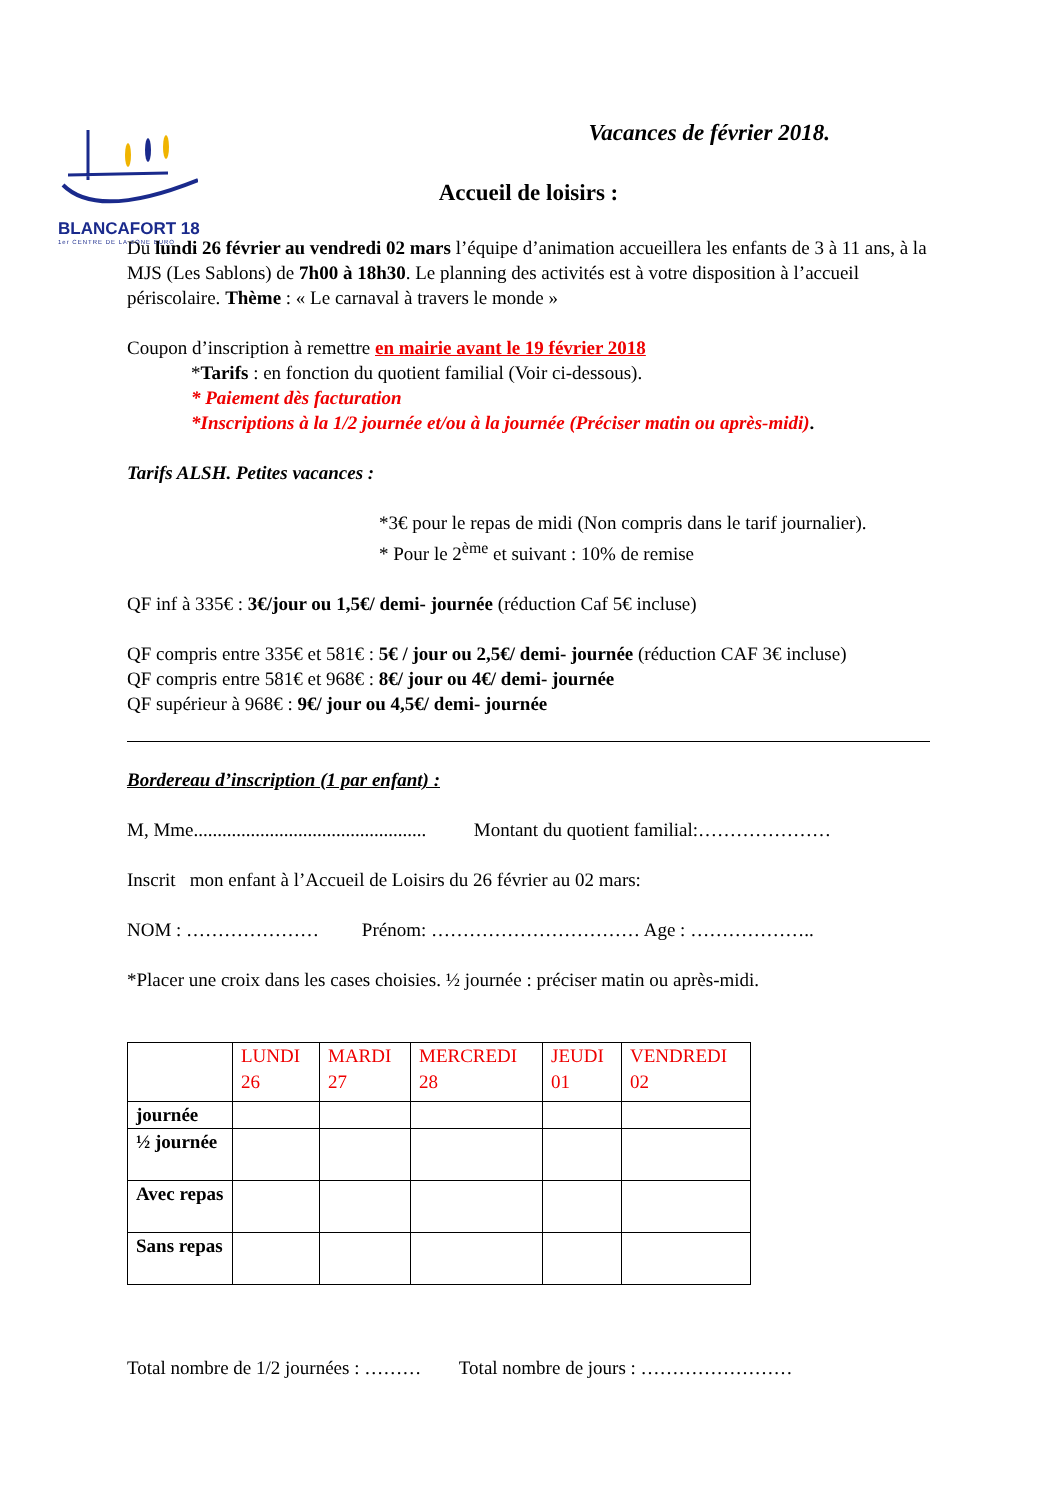BLANCAFORT 18
1er CENTRE DE LA ZONE EURO
Vacances de février 2018.
Accueil de loisirs :
Du lundi 26 février au vendredi 02 mars l’équipe d’animation accueillera les enfants de 3 à 11 ans, à la MJS (Les Sablons) de 7h00 à 18h30. Le planning des activités est à votre disposition à l’accueil périscolaire. Thème : « Le carnaval à travers le monde »
Coupon d’inscription à remettre en mairie avant le 19 février 2018
*Tarifs : en fonction du quotient familial (Voir ci-dessous).
* Paiement dès facturation
*Inscriptions à la 1/2 journée et/ou à la journée (Préciser matin ou après-midi).
Tarifs ALSH. Petites vacances :
*3€ pour le repas de midi (Non compris dans le tarif journalier).
* Pour le 2<sup>ème</sup> et suivant : 10% de remise
QF inf à 335€ : 3€/jour ou 1,5€/ demi- journée (réduction Caf 5€ incluse)
QF compris entre 335€ et 581€ : 5€ / jour ou 2,5€/ demi- journée (réduction CAF 3€ incluse)
QF compris entre 581€ et 968€ : 8€/ jour ou 4€/ demi- journée
QF supérieur à 968€ : 9€/ jour ou 4,5€/ demi- journée
Bordereau d’inscription (1 par enfant) :
M, Mme................................................. Montant du quotient familial:…………………
Inscrit mon enfant à l’Accueil de Loisirs du 26 février au 02 mars:
NOM : ………………… Prénom: …………………………… Age : ………………..
*Placer une croix dans les cases choisies. ½ journée : préciser matin ou après-midi.
| | LUNDI 26 | MARDI 27 | MERCREDI 28 | JEUDI 01 | VENDREDI 02 |
| --- | --- | --- | --- | --- | --- |
| journée | | | | | |
| ½ journée | | | | | |
| Avec repas | | | | | |
| Sans repas | | | | | |
Total nombre de 1/2 journées : ……… Total nombre de jours : ……………………